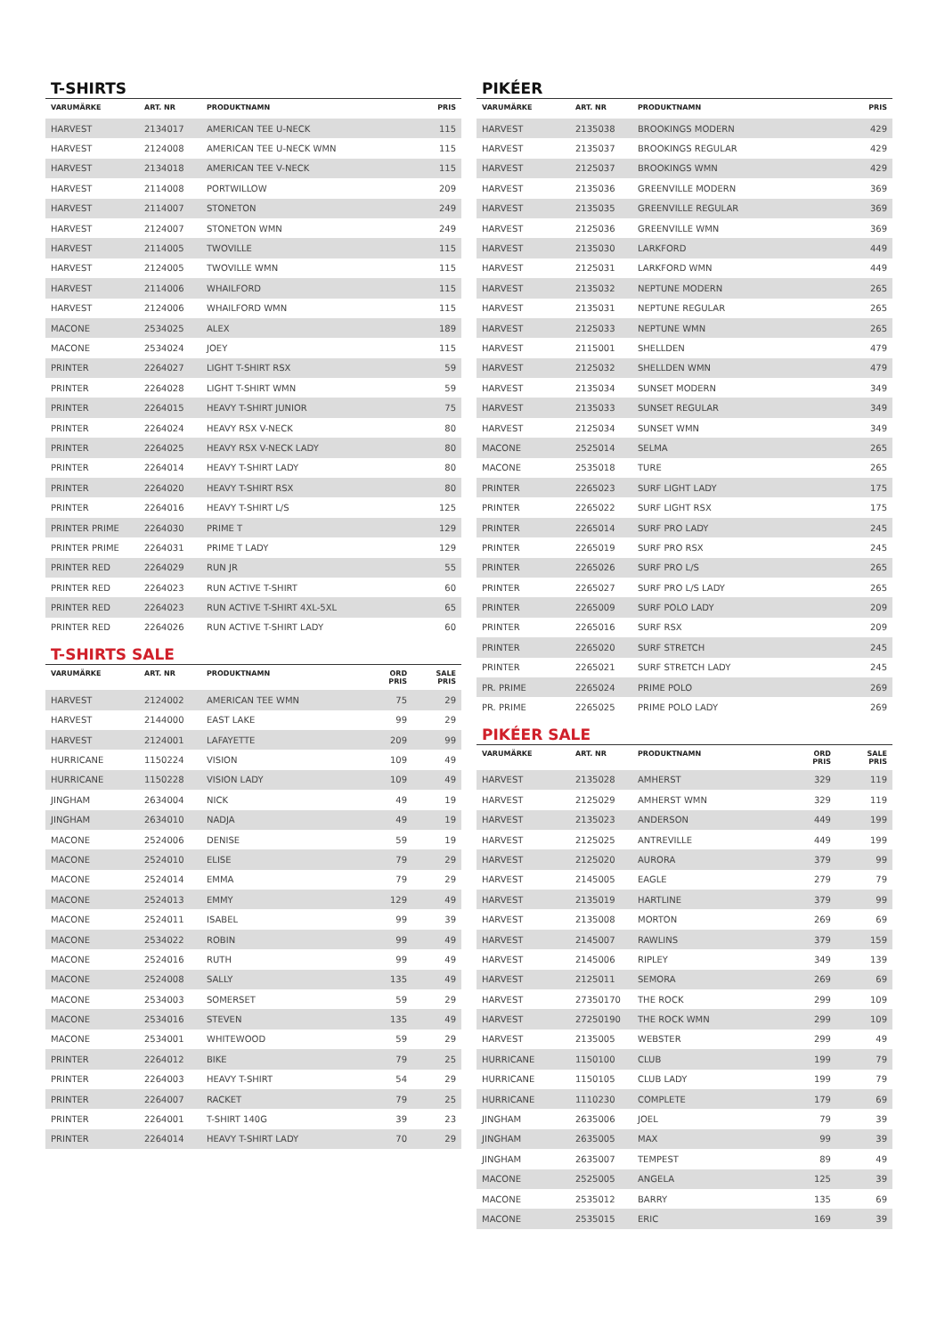T-SHIRTS
| VARUMÄRKE | ART. NR | PRODUKTNAMN | PRIS |
| --- | --- | --- | --- |
| HARVEST | 2134017 | AMERICAN TEE U-NECK | 115 |
| HARVEST | 2124008 | AMERICAN TEE U-NECK WMN | 115 |
| HARVEST | 2134018 | AMERICAN TEE V-NECK | 115 |
| HARVEST | 2114008 | PORTWILLOW | 209 |
| HARVEST | 2114007 | STONETON | 249 |
| HARVEST | 2124007 | STONETON WMN | 249 |
| HARVEST | 2114005 | TWOVILLE | 115 |
| HARVEST | 2124005 | TWOVILLE WMN | 115 |
| HARVEST | 2114006 | WHAILFORD | 115 |
| HARVEST | 2124006 | WHAILFORD WMN | 115 |
| MACONE | 2534025 | ALEX | 189 |
| MACONE | 2534024 | JOEY | 115 |
| PRINTER | 2264027 | LIGHT T-SHIRT RSX | 59 |
| PRINTER | 2264028 | LIGHT T-SHIRT WMN | 59 |
| PRINTER | 2264015 | HEAVY T-SHIRT JUNIOR | 75 |
| PRINTER | 2264024 | HEAVY RSX V-NECK | 80 |
| PRINTER | 2264025 | HEAVY RSX V-NECK LADY | 80 |
| PRINTER | 2264014 | HEAVY T-SHIRT LADY | 80 |
| PRINTER | 2264020 | HEAVY T-SHIRT RSX | 80 |
| PRINTER | 2264016 | HEAVY T-SHIRT L/S | 125 |
| PRINTER PRIME | 2264030 | PRIME T | 129 |
| PRINTER PRIME | 2264031 | PRIME T LADY | 129 |
| PRINTER RED | 2264029 | RUN JR | 55 |
| PRINTER RED | 2264023 | RUN ACTIVE T-SHIRT | 60 |
| PRINTER RED | 2264023 | RUN ACTIVE T-SHIRT 4XL-5XL | 65 |
| PRINTER RED | 2264026 | RUN ACTIVE T-SHIRT LADY | 60 |
T-SHIRTS SALE
| VARUMÄRKE | ART. NR | PRODUKTNAMN | ORD PRIS | SALE PRIS |
| --- | --- | --- | --- | --- |
| HARVEST | 2124002 | AMERICAN TEE WMN | 75 | 29 |
| HARVEST | 2144000 | EAST LAKE | 99 | 29 |
| HARVEST | 2124001 | LAFAYETTE | 209 | 99 |
| HURRICANE | 1150224 | VISION | 109 | 49 |
| HURRICANE | 1150228 | VISION LADY | 109 | 49 |
| JINGHAM | 2634004 | NICK | 49 | 19 |
| JINGHAM | 2634010 | NADJA | 49 | 19 |
| MACONE | 2524006 | DENISE | 59 | 19 |
| MACONE | 2524010 | ELISE | 79 | 29 |
| MACONE | 2524014 | EMMA | 79 | 29 |
| MACONE | 2524013 | EMMY | 129 | 49 |
| MACONE | 2524011 | ISABEL | 99 | 39 |
| MACONE | 2534022 | ROBIN | 99 | 49 |
| MACONE | 2524016 | RUTH | 99 | 49 |
| MACONE | 2524008 | SALLY | 135 | 49 |
| MACONE | 2534003 | SOMERSET | 59 | 29 |
| MACONE | 2534016 | STEVEN | 135 | 49 |
| MACONE | 2534001 | WHITEWOOD | 59 | 29 |
| PRINTER | 2264012 | BIKE | 79 | 25 |
| PRINTER | 2264003 | HEAVY T-SHIRT | 54 | 29 |
| PRINTER | 2264007 | RACKET | 79 | 25 |
| PRINTER | 2264001 | T-SHIRT 140G | 39 | 23 |
| PRINTER | 2264014 | HEAVY T-SHIRT LADY | 70 | 29 |
PIKÉER
| VARUMÄRKE | ART. NR | PRODUKTNAMN | PRIS |
| --- | --- | --- | --- |
| HARVEST | 2135038 | BROOKINGS MODERN | 429 |
| HARVEST | 2135037 | BROOKINGS REGULAR | 429 |
| HARVEST | 2125037 | BROOKINGS WMN | 429 |
| HARVEST | 2135036 | GREENVILLE MODERN | 369 |
| HARVEST | 2135035 | GREENVILLE REGULAR | 369 |
| HARVEST | 2125036 | GREENVILLE WMN | 369 |
| HARVEST | 2135030 | LARKFORD | 449 |
| HARVEST | 2125031 | LARKFORD WMN | 449 |
| HARVEST | 2135032 | NEPTUNE MODERN | 265 |
| HARVEST | 2135031 | NEPTUNE REGULAR | 265 |
| HARVEST | 2125033 | NEPTUNE WMN | 265 |
| HARVEST | 2115001 | SHELLDEN | 479 |
| HARVEST | 2125032 | SHELLDEN WMN | 479 |
| HARVEST | 2135034 | SUNSET MODERN | 349 |
| HARVEST | 2135033 | SUNSET REGULAR | 349 |
| HARVEST | 2125034 | SUNSET WMN | 349 |
| MACONE | 2525014 | SELMA | 265 |
| MACONE | 2535018 | TURE | 265 |
| PRINTER | 2265023 | SURF LIGHT LADY | 175 |
| PRINTER | 2265022 | SURF LIGHT RSX | 175 |
| PRINTER | 2265014 | SURF PRO LADY | 245 |
| PRINTER | 2265019 | SURF PRO RSX | 245 |
| PRINTER | 2265026 | SURF PRO L/S | 265 |
| PRINTER | 2265027 | SURF PRO L/S LADY | 265 |
| PRINTER | 2265009 | SURF POLO LADY | 209 |
| PRINTER | 2265016 | SURF RSX | 209 |
| PRINTER | 2265020 | SURF STRETCH | 245 |
| PRINTER | 2265021 | SURF STRETCH LADY | 245 |
| PR. PRIME | 2265024 | PRIME POLO | 269 |
| PR. PRIME | 2265025 | PRIME POLO LADY | 269 |
PIKÉER SALE
| VARUMÄRKE | ART. NR | PRODUKTNAMN | ORD PRIS | SALE PRIS |
| --- | --- | --- | --- | --- |
| HARVEST | 2135028 | AMHERST | 329 | 119 |
| HARVEST | 2125029 | AMHERST WMN | 329 | 119 |
| HARVEST | 2135023 | ANDERSON | 449 | 199 |
| HARVEST | 2125025 | ANTREVILLE | 449 | 199 |
| HARVEST | 2125020 | AURORA | 379 | 99 |
| HARVEST | 2145005 | EAGLE | 279 | 79 |
| HARVEST | 2135019 | HARTLINE | 379 | 99 |
| HARVEST | 2135008 | MORTON | 269 | 69 |
| HARVEST | 2145007 | RAWLINS | 379 | 159 |
| HARVEST | 2145006 | RIPLEY | 349 | 139 |
| HARVEST | 2125011 | SEMORA | 269 | 69 |
| HARVEST | 27350170 | THE ROCK | 299 | 109 |
| HARVEST | 27250190 | THE ROCK WMN | 299 | 109 |
| HARVEST | 2135005 | WEBSTER | 299 | 49 |
| HURRICANE | 1150100 | CLUB | 199 | 79 |
| HURRICANE | 1150105 | CLUB LADY | 199 | 79 |
| HURRICANE | 1110230 | COMPLETE | 179 | 69 |
| JINGHAM | 2635006 | JOEL | 79 | 39 |
| JINGHAM | 2635005 | MAX | 99 | 39 |
| JINGHAM | 2635007 | TEMPEST | 89 | 49 |
| MACONE | 2525005 | ANGELA | 125 | 39 |
| MACONE | 2535012 | BARRY | 135 | 69 |
| MACONE | 2535015 | ERIC | 169 | 39 |